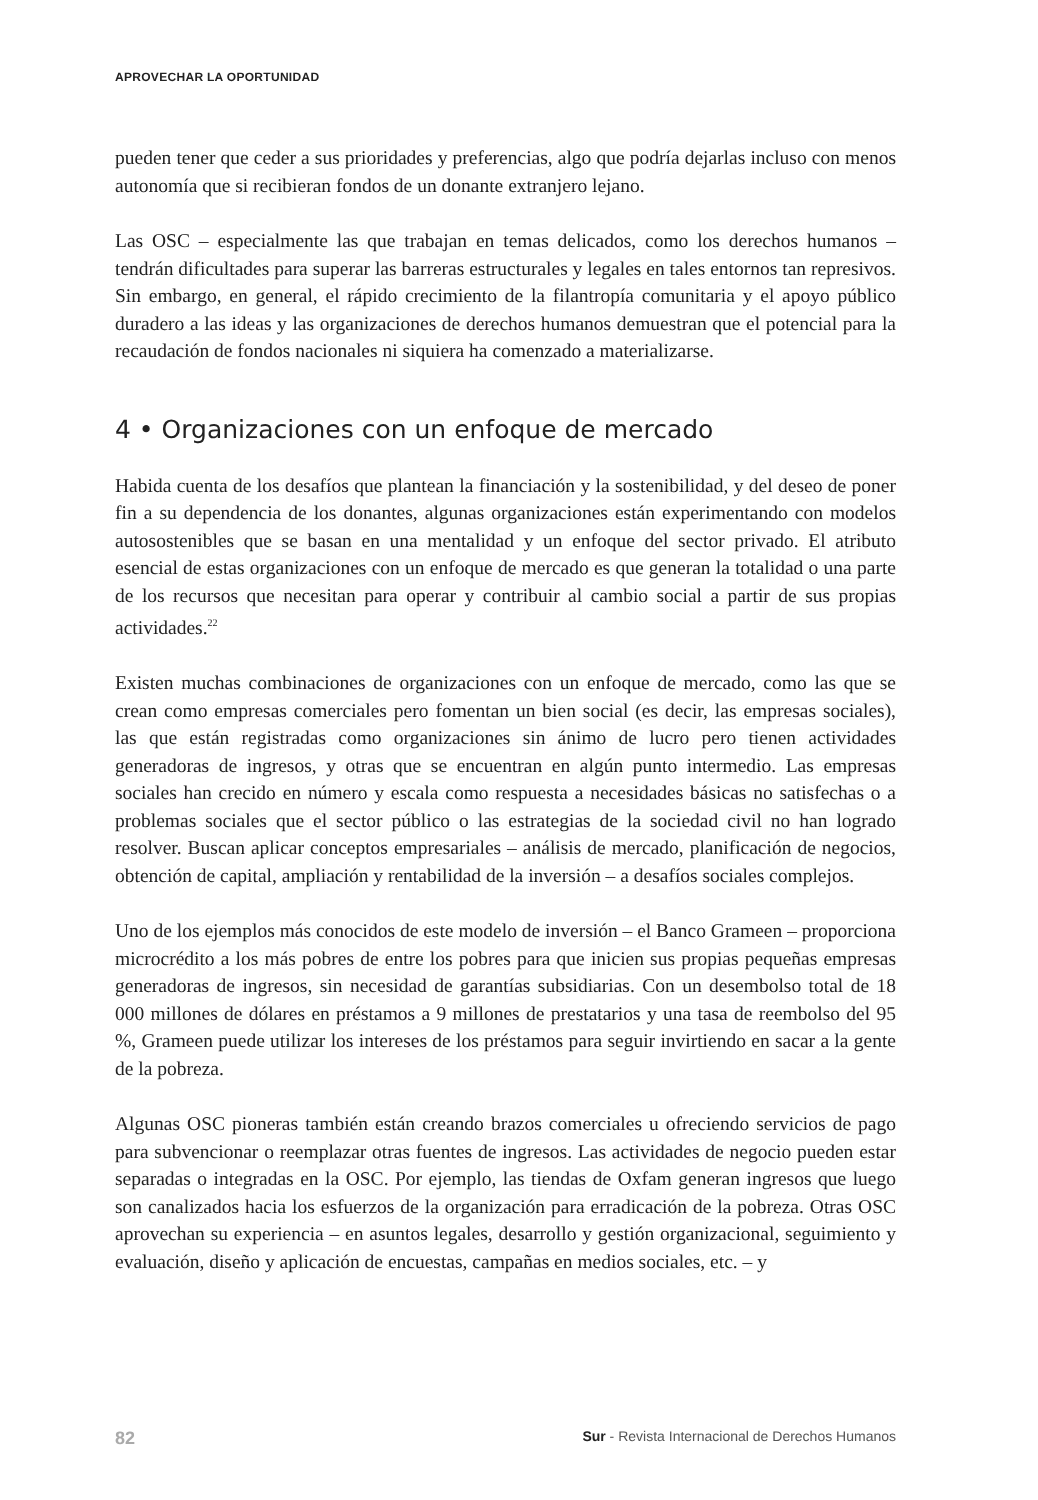APROVECHAR LA OPORTUNIDAD
pueden tener que ceder a sus prioridades y preferencias, algo que podría dejarlas incluso con menos autonomía que si recibieran fondos de un donante extranjero lejano.
Las OSC – especialmente las que trabajan en temas delicados, como los derechos humanos – tendrán dificultades para superar las barreras estructurales y legales en tales entornos tan represivos. Sin embargo, en general, el rápido crecimiento de la filantropía comunitaria y el apoyo público duradero a las ideas y las organizaciones de derechos humanos demuestran que el potencial para la recaudación de fondos nacionales ni siquiera ha comenzado a materializarse.
4 • Organizaciones con un enfoque de mercado
Habida cuenta de los desafíos que plantean la financiación y la sostenibilidad, y del deseo de poner fin a su dependencia de los donantes, algunas organizaciones están experimentando con modelos autosostenibles que se basan en una mentalidad y un enfoque del sector privado. El atributo esencial de estas organizaciones con un enfoque de mercado es que generan la totalidad o una parte de los recursos que necesitan para operar y contribuir al cambio social a partir de sus propias actividades.<sup>22</sup>
Existen muchas combinaciones de organizaciones con un enfoque de mercado, como las que se crean como empresas comerciales pero fomentan un bien social (es decir, las empresas sociales), las que están registradas como organizaciones sin ánimo de lucro pero tienen actividades generadoras de ingresos, y otras que se encuentran en algún punto intermedio. Las empresas sociales han crecido en número y escala como respuesta a necesidades básicas no satisfechas o a problemas sociales que el sector público o las estrategias de la sociedad civil no han logrado resolver. Buscan aplicar conceptos empresariales – análisis de mercado, planificación de negocios, obtención de capital, ampliación y rentabilidad de la inversión – a desafíos sociales complejos.
Uno de los ejemplos más conocidos de este modelo de inversión – el Banco Grameen – proporciona microcrédito a los más pobres de entre los pobres para que inicien sus propias pequeñas empresas generadoras de ingresos, sin necesidad de garantías subsidiarias. Con un desembolso total de 18 000 millones de dólares en préstamos a 9 millones de prestatarios y una tasa de reembolso del 95 %, Grameen puede utilizar los intereses de los préstamos para seguir invirtiendo en sacar a la gente de la pobreza.
Algunas OSC pioneras también están creando brazos comerciales u ofreciendo servicios de pago para subvencionar o reemplazar otras fuentes de ingresos. Las actividades de negocio pueden estar separadas o integradas en la OSC. Por ejemplo, las tiendas de Oxfam generan ingresos que luego son canalizados hacia los esfuerzos de la organización para erradicación de la pobreza. Otras OSC aprovechan su experiencia – en asuntos legales, desarrollo y gestión organizacional, seguimiento y evaluación, diseño y aplicación de encuestas, campañas en medios sociales, etc. – y
82 Sur - Revista Internacional de Derechos Humanos